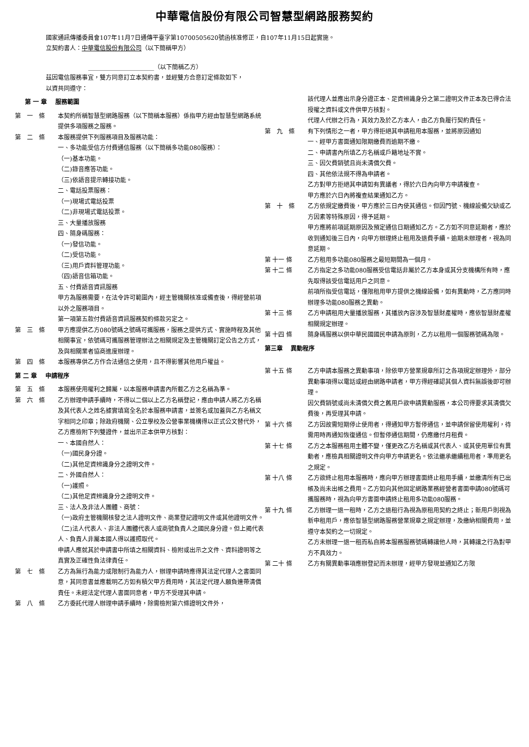中華電信股份有限公司智慧型網路服務契約
國家通訊傳播委員會107年11月7日通傳平臺字第10700505620號函核准修正，自107年11月15日起實施。
立契約書人：中華電信股份有限公司（以下簡稱甲方）
______________________（以下簡稱乙方）
茲因電信服務事宜，雙方同意訂立本契約書，並經雙方合意訂定條款如下，
以資共同遵守：
第 一 章　 服務範圍
第　一　條 本契約所稱智慧型網路服務（以下簡稱本服務）係指甲方經由智慧型網路系統提供多項服務之服務。
第　二　條 本服務提供下列服務項目及服務功能：
一、多功能受信方付費通信服務（以下簡稱多功能080服務）：
（一)基本功能。
（二)錄音應答功能。
（三)依語音提示轉接功能。
二、電話投票服務：
（一)現場式電話投票
（二)非現場式電話投票。
三、大量播放服務
四、隨身碼服務：
（一)發信功能。
（二)受信功能。
（三)用戶資料管理功能。
（四)語音信箱功能。
五、付費語音資訊服務
甲方為服務需要，在法令許可範圍內，經主管機關核准或備查後，得經營前項以外之服務項目。
第一項第五款付費語音資訊服務契約條款另定之。
第　三　條 甲方應提供乙方080號碼之號碼可攜服務，服務之提供方式、實施時程及其他相關事宜，依號碼可攜服務管理辦法之相關規定及主管機關訂定公告之方式，及與相關業者協商進度辦理。
第　四　條 本服務專供乙方作合法通信之使用，且不得影響其他用戶權益。
第 二 章　 申請程序
第　五　條 本服務使用權利之歸屬，以本服務申請書內所載乙方之名稱為準。
第　六　條 乙方辦理申請手續時，不得以二個以上乙方名稱登記，應由申請人將乙方名稱及其代表人之姓名據實填寫全名於本服務申請書，並簽名或加蓋與乙方名稱文字相同之印章；除政府機關、公立學校及公營事業機構得以正式公文替代外，乙方應檢附下列雙證件，並出示正本供甲方核對：
一、本國自然人：
（一)國民身分證。
（二)其他足資辨識身分之證明文件。
二、外國自然人：
（一)護照。
（二)其他足資辨識身分之證明文件。
三、法人及非法人團體、商號：
（一)政府主管機關核發之法人證明文件、商業登記證明文件或其他證明文件。
（二)法人代表人、非法人團體代表人或商號負責人之國民身分證。但上揭代表人、負責人非屬本國人得以護照取代。
申請人應就其於申請書中所填之相關資料、檢附或出示之文件、資料證明等之真實及正確性負法律責任。
第　七　條 乙方為無行為能力或限制行為能力人，辦理申請時應得其法定代理人之書面同意，其同意書並應載明乙方如有積欠甲方費用時，其法定代理人願負連帶清償責任。未經法定代理人書面同意者，甲方不受理其申請。
第　八　條 乙方委託代理人辦理申請手續時，除需檢附第六條證明文件外，
該代理人並應出示身分證正本、足資辨識身分之第二證明文件正本及已得合法授權之資料或文件供甲方核對。
代理人代辦之行為，其效力及於乙方本人，由乙方負履行契約責任。
第　九　條 有下列情形之一者，甲方得拒絕其申請租用本服務，並將原因通知
一、經甲方書面通知限期繳費而逾期不繳。
二、申請書內所填乙方名稱或戶籍地址不實。
三、因欠費銷號且尚未清償欠費。
四、其他依法規不得為申請者。
乙方對甲方拒絕其申請如有異議者，得於六日內向甲方申請複查。
甲方應於六日內將複查結果通知乙方。
第　十　條 乙方依規定繳費後，甲方應於三日內使其通信。但因門號、機線設備欠缺或乙方因素等特殊原因，得予延期。
甲方應將前項延期原因及預定通信日期通知乙方。乙方如不同意延期者，應於收到通知後三日內，向甲方辦理終止租用及退費手續。逾期未辦理者，視為同意延期。
第 十一 條 乙方租用多功能080服務之最短期間為一個月。
第 十二 條 乙方指定之多功能080服務受信電話非屬於乙方本身或其分支機構所有時，應先取得該受信電話用戶之同意。
前項所指受信電話，僅限租用甲方提供之機線設備，如有異動時，乙方應同時辦理多功能080服務之異動。
第 十三 條 乙方申請租用大量播放服務，其播放內容涉及智慧財產權時，應依智慧財產權相關規定辦理。
第 十四 條 隨身碼服務以供中華民國國民申請為原則，乙方以租用一個服務號碼為限。
第三章　 異動程序
第 十五 條 乙方申請本服務之異動事項，除依甲方營業規章所訂之各項規定辦理外，部分異動事項得以電話或經由網路申請者，甲方得經確認其個人資料無誤後即可辦理。
因欠費銷號或尚未清償欠費之舊用戶欲申請異動服務，本公司得要求其清償欠費後，再受理其申請。
第 十六 條 乙方因故需短期停止使用者，得通知甲方暫停通信，並申請保留使用權利，待需用時再通知恢復通信。但暫停通信期間，仍應繳付月租費。
第 十七 條 乙方之本服務租用主體不變，僅更改乙方名稱或其代表人、或其使用單位有異動者，應檢具相關證明文件向甲方申請更名。依法繼承繼續租用者，準用更名之規定。
第 十八 條 乙方欲終止租用本服務時，應向甲方辦理書面終止租用手續，並繳清所有已出帳及尚未出帳之費用。乙方如向其他固定網路業務經營者書面申請080號碼可攜服務時，視為向甲方書面申請終止租用多功能080服務。
第 十九 條 乙方辦理一退一租時，乙方之退租行為視為原租用契約之終止；新用戶則視為新申租用戶，應依智慧型網路服務營業規章之規定辦理，及繳納相關費用，並遵守本契約之一切規定。
乙方未辦理一退一租而私自將本服務服務號碼轉讓他人時，其轉讓之行為對甲方不具效力。
第 二十 條 乙方有關異動事項應辦登記而未辦理，經甲方發現並通知乙方限